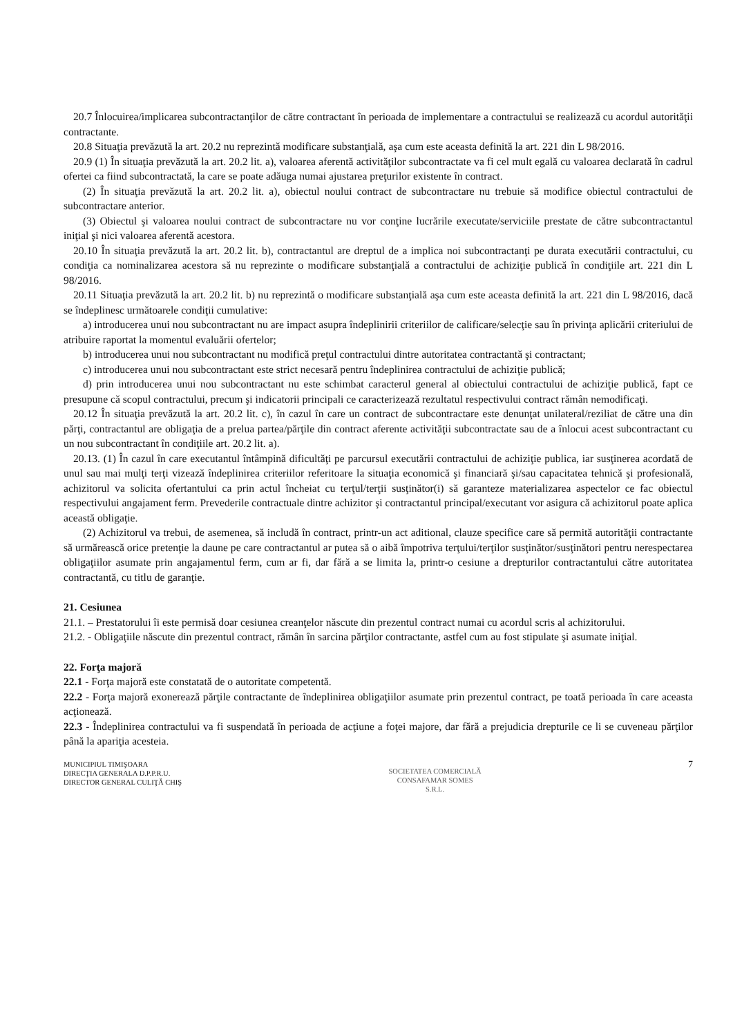20.7 Înlocuirea/implicarea subcontractanţilor de către contractant în perioada de implementare a contractului se realizează cu acordul autorităţii contractante.
20.8 Situaţia prevăzută la art. 20.2 nu reprezintă modificare substanţială, aşa cum este aceasta definită la art. 221 din L 98/2016.
20.9 (1) În situaţia prevăzută la art. 20.2 lit. a), valoarea aferentă activităţilor subcontractate va fi cel mult egală cu valoarea declarată în cadrul ofertei ca fiind subcontractată, la care se poate adăuga numai ajustarea preţurilor existente în contract.
(2) În situaţia prevăzută la art. 20.2 lit. a), obiectul noului contract de subcontractare nu trebuie să modifice obiectul contractului de subcontractare anterior.
(3) Obiectul şi valoarea noului contract de subcontractare nu vor conţine lucrările executate/serviciile prestate de către subcontractantul iniţial şi nici valoarea aferentă acestora.
20.10 În situaţia prevăzută la art. 20.2 lit. b), contractantul are dreptul de a implica noi subcontractanţi pe durata executării contractului, cu condiţia ca nominalizarea acestora să nu reprezinte o modificare substanţială a contractului de achiziţie publică în condiţiile art. 221 din L 98/2016.
20.11 Situaţia prevăzută la art. 20.2 lit. b) nu reprezintă o modificare substanţială aşa cum este aceasta definită la art. 221 din L 98/2016, dacă se îndeplinesc următoarele condiţii cumulative:
a) introducerea unui nou subcontractant nu are impact asupra îndeplinirii criteriilor de calificare/selecţie sau în privinţa aplicării criteriului de atribuire raportat la momentul evaluării ofertelor;
b) introducerea unui nou subcontractant nu modifică preţul contractului dintre autoritatea contractantă şi contractant;
c) introducerea unui nou subcontractant este strict necesară pentru îndeplinirea contractului de achiziţie publică;
d) prin introducerea unui nou subcontractant nu este schimbat caracterul general al obiectului contractului de achiziţie publică, fapt ce presupune că scopul contractului, precum şi indicatorii principali ce caracterizează rezultatul respectivului contract rămân nemodificaţi.
20.12 În situaţia prevăzută la art. 20.2 lit. c), în cazul în care un contract de subcontractare este denunţat unilateral/reziliat de către una din părţi, contractantul are obligaţia de a prelua partea/părţile din contract aferente activităţii subcontractate sau de a înlocui acest subcontractant cu un nou subcontractant în condiţiile art. 20.2 lit. a).
20.13. (1) În cazul în care executantul întâmpină dificultăţi pe parcursul executării contractului de achiziţie publica, iar susţinerea acordată de unul sau mai mulţi terţi vizează îndeplinirea criteriilor referitoare la situaţia economică şi financiară şi/sau capacitatea tehnică şi profesională, achizitorul va solicita ofertantului ca prin actul încheiat cu terţul/terţii susţinător(i) să garanteze materializarea aspectelor ce fac obiectul respectivului angajament ferm. Prevederile contractuale dintre achizitor şi contractantul principal/executant vor asigura că achizitorul poate aplica această obligaţie.
(2) Achizitorul va trebui, de asemenea, să includă în contract, printr-un act aditional, clauze specifice care să permită autorităţii contractante să urmărească orice pretenţie la daune pe care contractantul ar putea să o aibă împotriva terţului/terţilor susţinător/susţinători pentru nerespectarea obligaţiilor asumate prin angajamentul ferm, cum ar fi, dar fără a se limita la, printr-o cesiune a drepturilor contractantului către autoritatea contractantă, cu titlu de garanţie.
21. Cesiunea
21.1. – Prestatorului îi este permisă doar cesiunea creanţelor născute din prezentul contract numai cu acordul scris al achizitorului.
21.2. - Obligaţiile născute din prezentul contract, rămân în sarcina părţilor contractante, astfel cum au fost stipulate şi asumate iniţial.
22. Forţa majoră
22.1 - Forţa majoră este constatată de o autoritate competentă.
22.2 - Forţa majoră exonerează părţile contractante de îndeplinirea obligaţiilor asumate prin prezentul contract, pe toată perioada în care aceasta acţionează.
22.3 - Îndeplinirea contractului va fi suspendată în perioada de acţiune a foţei majore, dar fără a prejudicia drepturile ce li se cuveneau părţilor până la apariţia acesteia.
MUNICIPIUL TIMIŞOARA
DIRECŢIA GENERALA D.P.P.R.U.
DIRECTOR GENERAL CULIŢĂ CHIŞ
SOCIETATEA COMERCIALĂ
CONSAFAMAR SOMES
S.R.L.
7